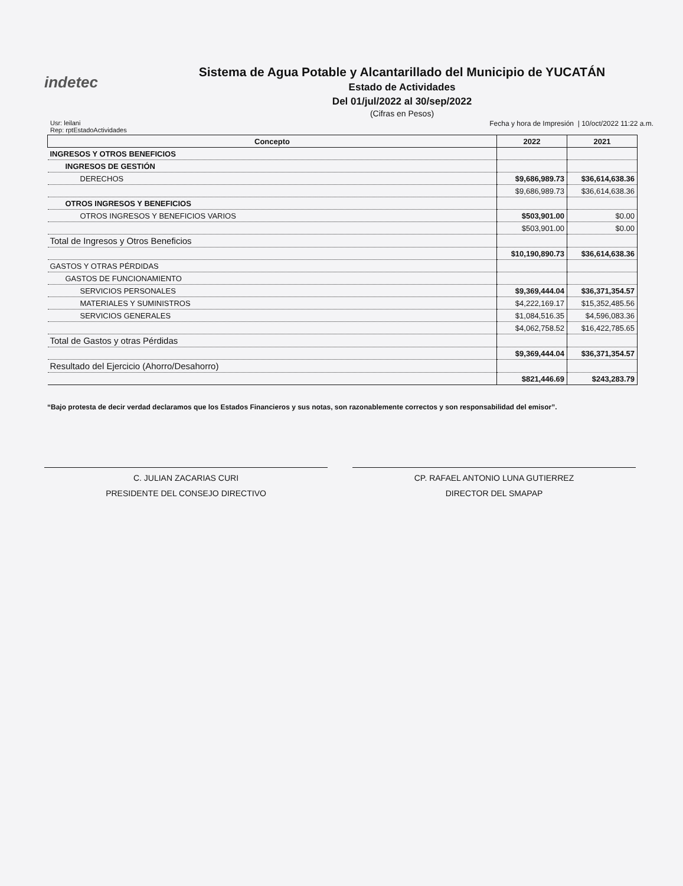indetec
Sistema de Agua Potable y Alcantarillado del Municipio de YUCATÁN
Estado de Actividades
Del 01/jul/2022 al 30/sep/2022
(Cifras en Pesos)
Usr: leilani
Rep: rptEstadoActividades
Fecha y hora de Impresión | 10/oct/2022 11:22 a.m.
| Concepto | 2022 | 2021 |
| --- | --- | --- |
| INGRESOS Y OTROS BENEFICIOS | | |
| INGRESOS DE GESTIÓN | | |
| DERECHOS | $9,686,989.73 | $36,614,638.36 |
| | $9,686,989.73 | $36,614,638.36 |
| OTROS INGRESOS Y BENEFICIOS | | |
| OTROS INGRESOS Y BENEFICIOS VARIOS | $503,901.00 | $0.00 |
| | $503,901.00 | $0.00 |
| Total de Ingresos y Otros Beneficios | | |
| | $10,190,890.73 | $36,614,638.36 |
| GASTOS Y OTRAS PÉRDIDAS | | |
| GASTOS DE FUNCIONAMIENTO | | |
| SERVICIOS PERSONALES | $9,369,444.04 | $36,371,354.57 |
| MATERIALES Y SUMINISTROS | $4,222,169.17 | $15,352,485.56 |
| SERVICIOS GENERALES | $1,084,516.35 | $4,596,083.36 |
| | $4,062,758.52 | $16,422,785.65 |
| Total de Gastos y otras Pérdidas | | |
| | $9,369,444.04 | $36,371,354.57 |
| Resultado del Ejercicio (Ahorro/Desahorro) | | |
| | $821,446.69 | $243,283.79 |
“Bajo protesta de decir verdad declaramos que los Estados Financieros y sus notas, son razonablemente correctos y son responsabilidad del emisor”.
C. JULIAN ZACARIAS CURI
PRESIDENTE DEL CONSEJO DIRECTIVO
CP. RAFAEL ANTONIO LUNA GUTIERREZ
DIRECTOR DEL SMAPAP